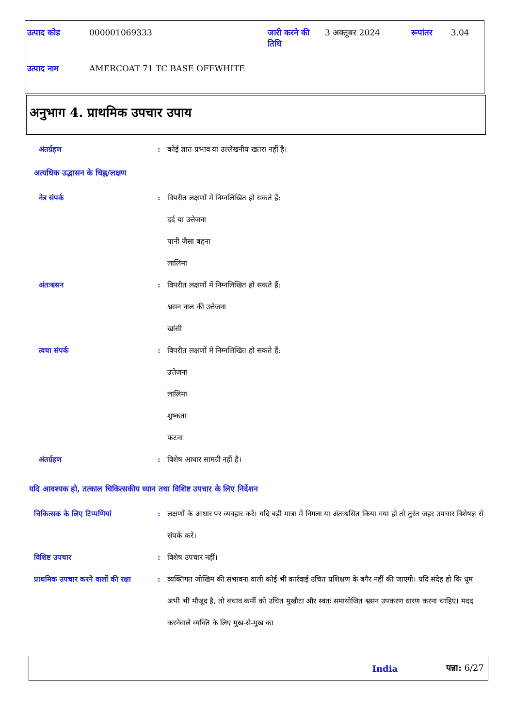| उत्पाद कोड | 000001069333 | जारी करने की तिथि | 3 अक्तूबर 2024 | रूपांतर | 3.04 |
| उत्पाद नाम | AMERCOAT 71 TC BASE OFFWHITE | | | | |
अनुभाग 4. प्राथमिक उपचार उपाय
अंतर्ग्रहण : कोई ज्ञात प्रभाव या उल्लेखनीय खतरा नहीं है।
अत्यधिक उद्भासन के चिह्न/लक्षण
नेत्र संपर्क : विपरीत लक्षणों में निम्नलिखित हो सकते हैं:
दर्द या उत्तेजना
पानी जैसा बहना
लालिमा
अंतःश्वसन : विपरीत लक्षणों में निम्नलिखित हो सकते हैं:
श्वसन नाल की उत्तेजना
खांसी
त्वचा संपर्क : विपरीत लक्षणों में निम्नलिखित हो सकते हैं:
उत्तेजना
लालिमा
शुष्कता
फटना
अंतर्ग्रहण : विशेष आधार सामग्री नहीं है।
यदि आवश्यक हो, तत्काल चिकित्सकीय ध्यान तथा विशिष्ट उपचार के लिए निर्देशन
चिकित्सक के लिए टिप्पणियां : लक्षणों के आधार पर व्यवहार करें। यदि बड़ी मात्रा में निगला या अंतःश्वसित किया गया हो तो तुरंत जहर उपचार विशेषज्ञ से संपर्क करें।
विशिष्ट उपचार : विशेष उपचार नहीं।
प्राथमिक उपचार करने वालों की रक्षा
: व्यक्तिगत जोखिम की संभावना वाली कोई भी कार्रवाई उचित प्रशिक्षण के बगैर नहीं की जाएगी। यदि संदेह हो कि धूम अभी भी मौजूद है, तो बचाव कर्मी को उचित मुखौटा और स्वतः समायोजित श्वसन उपकरण धारण करना चाहिए। मदद करनेवाले व्यक्ति के लिए मुख-से-मुख का
India पन्ना: 6/27